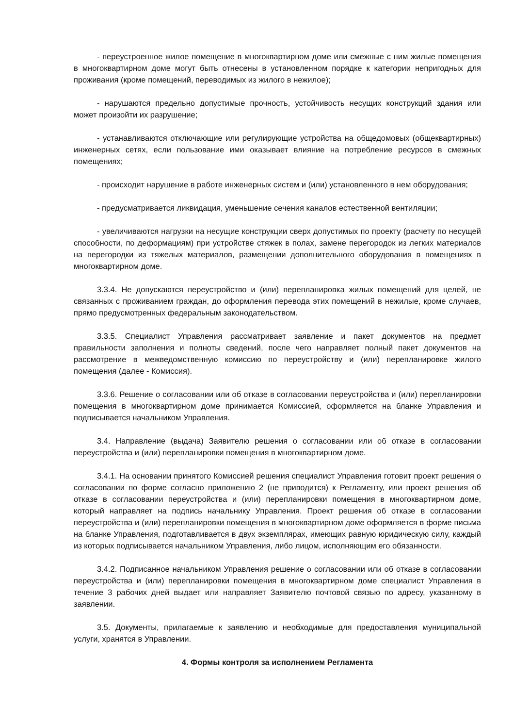- переустроенное жилое помещение в многоквартирном доме или смежные с ним жилые помещения в многоквартирном доме могут быть отнесены в установленном порядке к категории непригодных для проживания (кроме помещений, переводимых из жилого в нежилое);
- нарушаются предельно допустимые прочность, устойчивость несущих конструкций здания или может произойти их разрушение;
- устанавливаются отключающие или регулирующие устройства на общедомовых (общеквартирных) инженерных сетях, если пользование ими оказывает влияние на потребление ресурсов в смежных помещениях;
- происходит нарушение в работе инженерных систем и (или) установленного в нем оборудования;
- предусматривается ликвидация, уменьшение сечения каналов естественной вентиляции;
- увеличиваются нагрузки на несущие конструкции сверх допустимых по проекту (расчету по несущей способности, по деформациям) при устройстве стяжек в полах, замене перегородок из легких материалов на перегородки из тяжелых материалов, размещении дополнительного оборудования в помещениях в многоквартирном доме.
3.3.4. Не допускаются переустройство и (или) перепланировка жилых помещений для целей, не связанных с проживанием граждан, до оформления перевода этих помещений в нежилые, кроме случаев, прямо предусмотренных федеральным законодательством.
3.3.5. Специалист Управления рассматривает заявление и пакет документов на предмет правильности заполнения и полноты сведений, после чего направляет полный пакет документов на рассмотрение в межведомственную комиссию по переустройству и (или) перепланировке жилого помещения (далее - Комиссия).
3.3.6. Решение о согласовании или об отказе в согласовании переустройства и (или) перепланировки помещения в многоквартирном доме принимается Комиссией, оформляется на бланке Управления и подписывается начальником Управления.
3.4. Направление (выдача) Заявителю решения о согласовании или об отказе в согласовании переустройства и (или) перепланировки помещения в многоквартирном доме.
3.4.1. На основании принятого Комиссией решения специалист Управления готовит проект решения о согласовании по форме согласно приложению 2 (не приводится) к Регламенту, или проект решения об отказе в согласовании переустройства и (или) перепланировки помещения в многоквартирном доме, который направляет на подпись начальнику Управления. Проект решения об отказе в согласовании переустройства и (или) перепланировки помещения в многоквартирном доме оформляется в форме письма на бланке Управления, подготавливается в двух экземплярах, имеющих равную юридическую силу, каждый из которых подписывается начальником Управления, либо лицом, исполняющим его обязанности.
3.4.2. Подписанное начальником Управления решение о согласовании или об отказе в согласовании переустройства и (или) перепланировки помещения в многоквартирном доме специалист Управления в течение 3 рабочих дней выдает или направляет Заявителю почтовой связью по адресу, указанному в заявлении.
3.5. Документы, прилагаемые к заявлению и необходимые для предоставления муниципальной услуги, хранятся в Управлении.
4. Формы контроля за исполнением Регламента